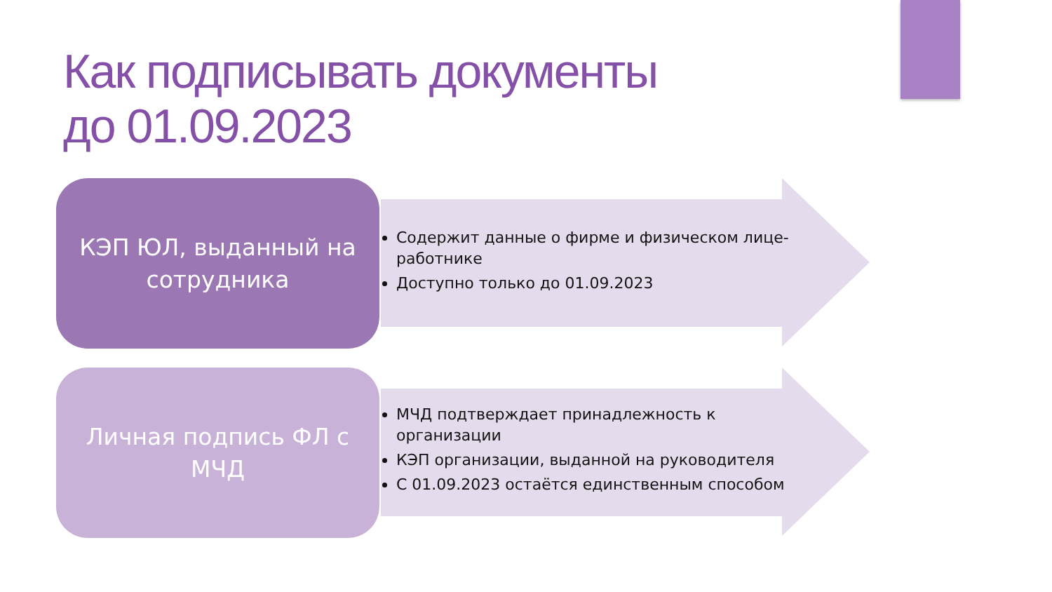Как подписывать документы
до 01.09.2023
КЭП ЮЛ, выданный на
сотрудника
Содержит данные о фирме и физическом лице-работнике
Доступно только до 01.09.2023
Личная подпись ФЛ с
МЧД
МЧД подтверждает принадлежность к организации
КЭП организации, выданной на руководителя
С 01.09.2023 остаётся единственным способом